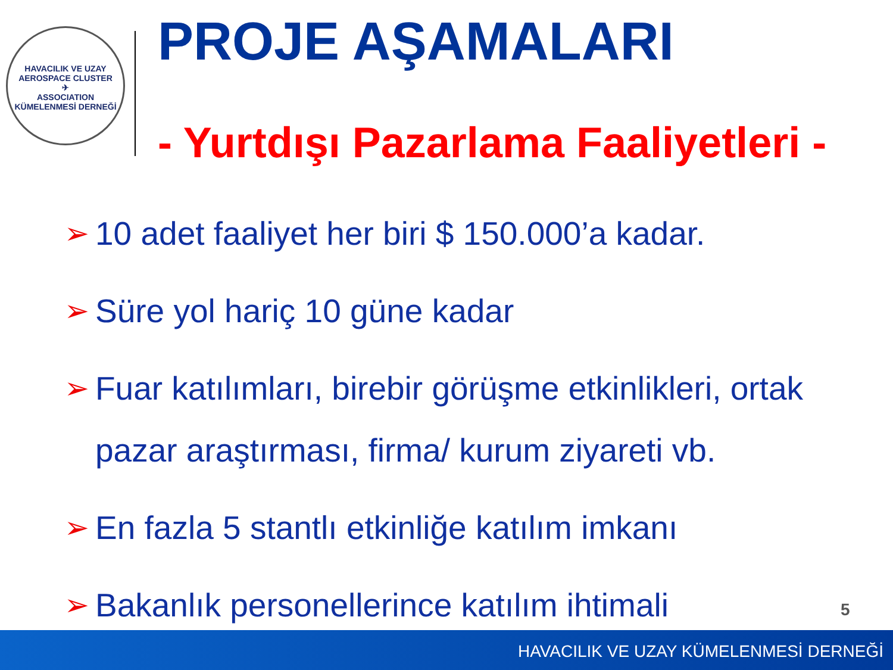HAVACILIK VE UZAY
AEROSPACE CLUSTER
✈
ASSOCIATION
KÜMELENMESİ DERNEĞİ
PROJE AŞAMALARI
- Yurtdışı Pazarlama Faaliyetleri -
➢ 10 adet faaliyet her biri $ 150.000’a kadar.
➢ Süre yol hariç 10 güne kadar
➢ Fuar katılımları, birebir görüşme etkinlikleri, ortak pazar araştırması, firma/ kurum ziyareti vb.
➢ En fazla 5 stantlı etkinliğe katılım imkanı
➢ Bakanlık personellerince katılım ihtimali
5
HAVACILIK VE UZAY KÜMELENMESİ DERNEĞİ